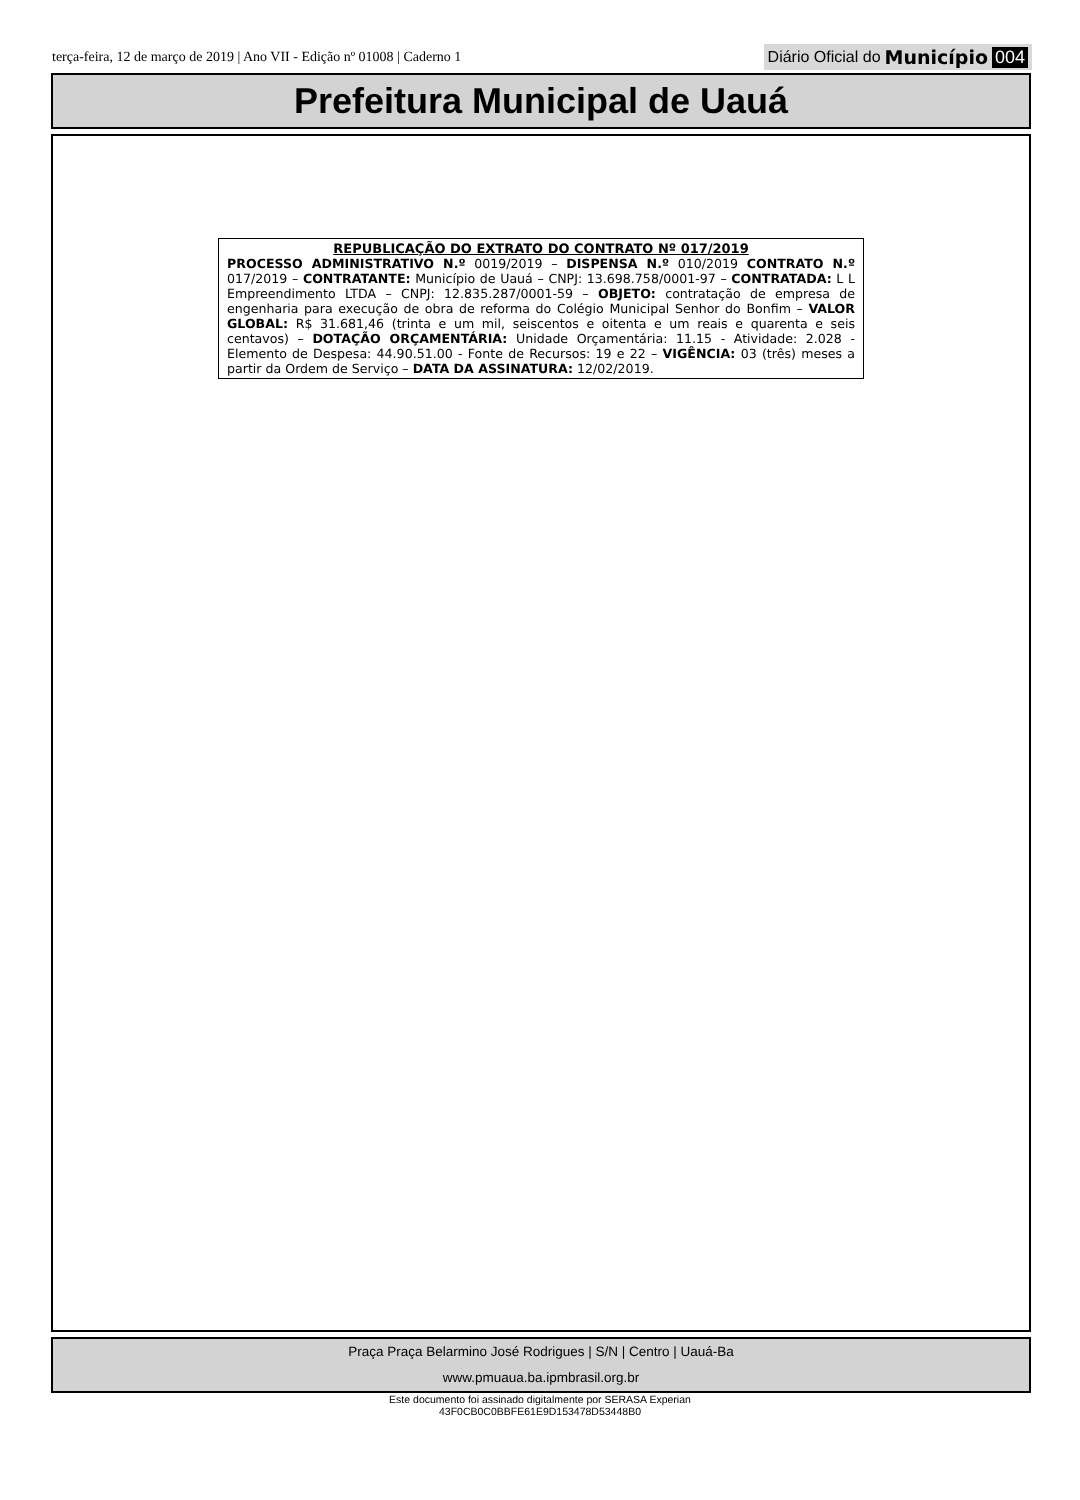terça-feira, 12 de março de 2019 | Ano VII - Edição nº 01008 | Caderno 1 Diário Oficial do Município 004
Prefeitura Municipal de Uauá
REPUBLICAÇÃO DO EXTRATO DO CONTRATO Nº 017/2019
PROCESSO ADMINISTRATIVO N.º 0019/2019 – DISPENSA N.º 010/2019 CONTRATO N.º 017/2019 – CONTRATANTE: Município de Uauá – CNPJ: 13.698.758/0001-97 – CONTRATADA: L L Empreendimento LTDA – CNPJ: 12.835.287/0001-59 – OBJETO: contratação de empresa de engenharia para execução de obra de reforma do Colégio Municipal Senhor do Bonfim – VALOR GLOBAL: R$ 31.681,46 (trinta e um mil, seiscentos e oitenta e um reais e quarenta e seis centavos) – DOTAÇÃO ORÇAMENTÁRIA: Unidade Orçamentária: 11.15 - Atividade: 2.028 - Elemento de Despesa: 44.90.51.00 - Fonte de Recursos: 19 e 22 – VIGÊNCIA: 03 (três) meses a partir da Ordem de Serviço – DATA DA ASSINATURA: 12/02/2019.
Praça Praça Belarmino José Rodrigues | S/N | Centro | Uauá-Ba
www.pmuaua.ba.ipmbrasil.org.br
Este documento foi assinado digitalmente por SERASA Experian
43F0CB0C0BBFE61E9D153478D53448B0